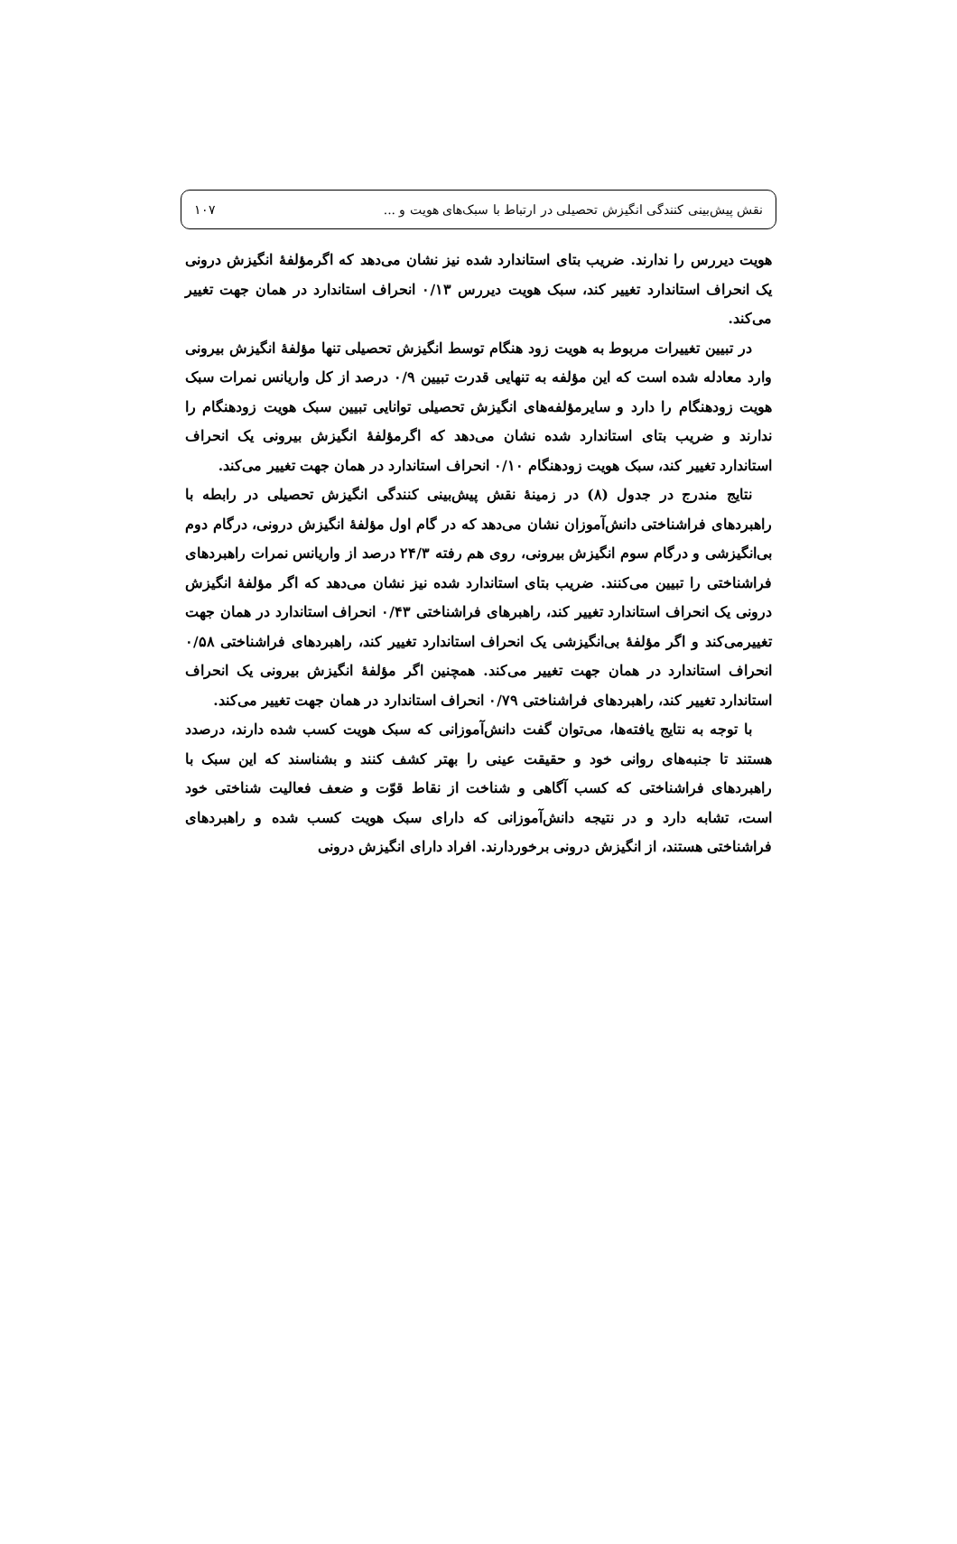نقش پیش‌بینی کنندگی انگیزش تحصیلی در ارتباط با سبک‌های هویت و ... ۱۰۷
هویت دیررس را ندارند. ضریب بتای استاندارد شده نیز نشان می‌دهد که اگرمؤلفۀ انگیزش درونی یک انحراف استاندارد تغییر کند، سبک هویت دیررس ۰/۱۳ انحراف استاندارد در همان جهت تغییر می‌کند.
در تبیین تغییرات مربوط به هویت زود هنگام توسط انگیزش تحصیلی تنها مؤلفۀ انگیزش بیرونی وارد معادله شده است که این مؤلفه به تنهایی قدرت تبیین ۰/۹ درصد از کل واریانس نمرات سبک هویت زودهنگام را دارد و سایرمؤلفه‌های انگیزش تحصیلی توانایی تبیین سبک هویت زودهنگام را ندارند و ضریب بتای استاندارد شده نشان می‌دهد که اگرمؤلفۀ انگیزش بیرونی یک انحراف استاندارد تغییر کند، سبک هویت زودهنگام ۰/۱۰ انحراف استاندارد در همان جهت تغییر می‌کند.
نتایج مندرج در جدول (۸) در زمینۀ نقش پیش‌بینی کنندگی انگیزش تحصیلی در رابطه با راهبردهای فراشناختی دانش‌آموزان نشان می‌دهد که در گام اول مؤلفۀ انگیزش درونی، درگام دوم بی‌انگیزشی و درگام سوم انگیزش بیرونی، روی هم رفته ۲۴/۳ درصد از واریانس نمرات راهبردهای فراشناختی را تبیین می‌کنند. ضریب بتای استاندارد شده نیز نشان می‌دهد که اگر مؤلفۀ انگیزش درونی یک انحراف استاندارد تغییر کند، راهبرهای فراشناختی ۰/۴۳ انحراف استاندارد در همان جهت تغییرمی‌کند و اگر مؤلفۀ بی‌انگیزشی یک انحراف استاندارد تغییر کند، راهبردهای فراشناختی ۰/۵۸ انحراف استاندارد در همان جهت تغییر می‌کند. همچنین اگر مؤلفۀ انگیزش بیرونی یک انحراف استاندارد تغییر کند، راهبردهای فراشناختی ۰/۷۹ انحراف استاندارد در همان جهت تغییر می‌کند.
با توجه به نتایج یافته‌ها، می‌توان گفت دانش‌آموزانی که سبک هویت کسب شده دارند، درصدد هستند تا جنبه‌های روانی خود و حقیقت عینی را بهتر کشف کنند و بشناسند که این سبک با راهبردهای فراشناختی که کسب آگاهی و شناخت از نقاط قوّت و ضعف فعالیت شناختی خود است، تشابه دارد و در نتیجه دانش‌آموزانی که دارای سبک هویت کسب شده و راهبردهای فراشناختی هستند، از انگیزش درونی برخوردارند. افراد دارای انگیزش درونی